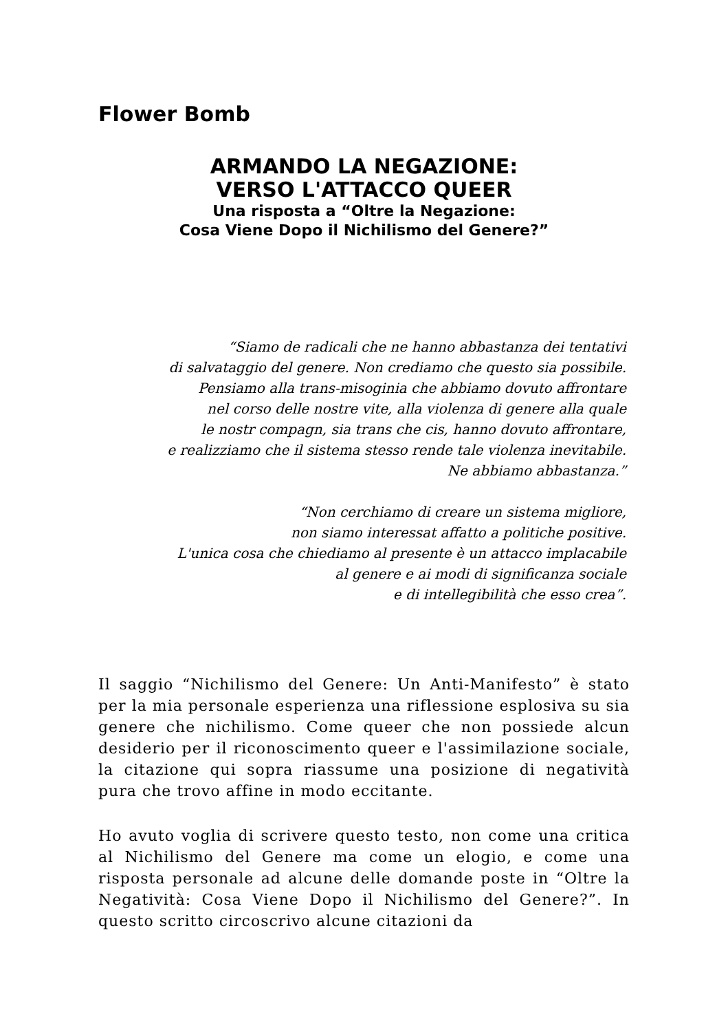Flower Bomb
ARMANDO LA NEGAZIONE:
VERSO L'ATTACCO QUEER
Una risposta a “Oltre la Negazione:
Cosa Viene Dopo il Nichilismo del Genere?”
“Siamo de radicali che ne hanno abbastanza dei tentativi
di salvataggio del genere. Non crediamo che questo sia possibile.
Pensiamo alla trans-misoginia che abbiamo dovuto affrontare
nel corso delle nostre vite, alla violenza di genere alla quale
le nostr compagn, sia trans che cis, hanno dovuto affrontare,
e realizziamo che il sistema stesso rende tale violenza inevitabile.
Ne abbiamo abbastanza.”
“Non cerchiamo di creare un sistema migliore,
non siamo interessat affatto a politiche positive.
L'unica cosa che chiediamo al presente è un attacco implacabile
al genere e ai modi di significanza sociale
e di intellegibilità che esso crea”.
Il saggio “Nichilismo del Genere: Un Anti-Manifesto” è stato per la mia personale esperienza una riflessione esplosiva su sia genere che nichilismo. Come queer che non possiede alcun desiderio per il riconoscimento queer e l'assimilazione sociale, la citazione qui sopra riassume una posizione di negatività pura che trovo affine in modo eccitante.
Ho avuto voglia di scrivere questo testo, non come una critica al Nichilismo del Genere ma come un elogio, e come una risposta personale ad alcune delle domande poste in “Oltre la Negatività: Cosa Viene Dopo il Nichilismo del Genere?”. In questo scritto circoscrivo alcune citazioni da